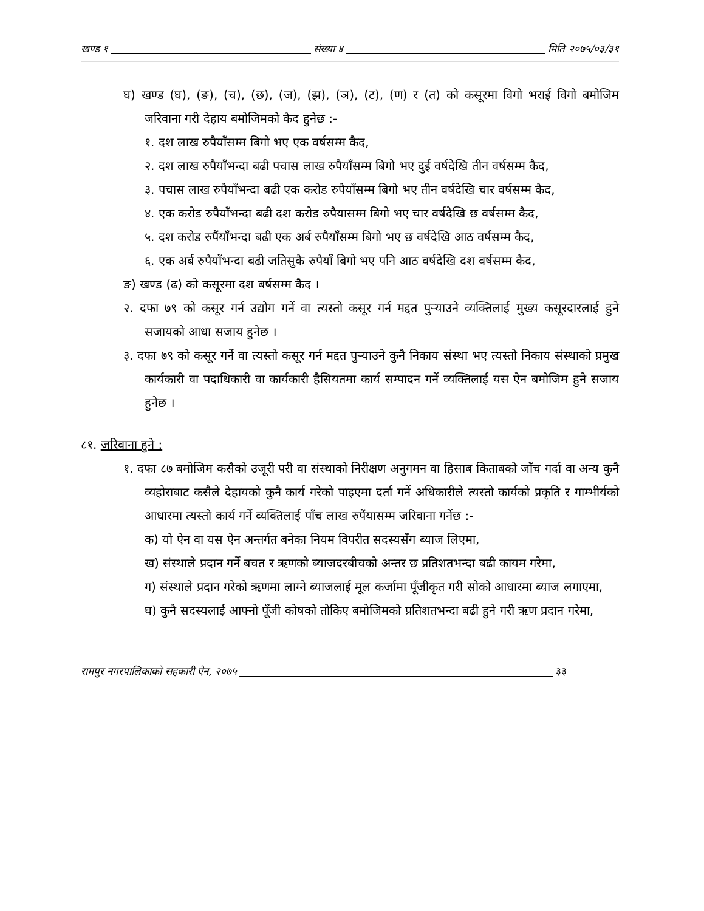खण्ड १ संख्या ४ मिति २०७५/०३/३१
घ) खण्ड (घ), (ङ), (च), (छ), (ज), (झ), (ञ), (ट), (ण) र (त) को कसूरमा विगो भराई विगो बमोजिम जरिवाना गरी देहाय बमोजिमको कैद हुनेछ :-
१. दश लाख रुपैयाँसम्म बिगो भए एक वर्षसम्म कैद,
२. दश लाख रुपैयाँभन्दा बढी पचास लाख रुपैयाँसम्म बिगो भए दुई वर्षदेखि तीन वर्षसम्म कैद,
३. पचास लाख रुपैयाँभन्दा बढी एक करोड रुपैयाँसम्म बिगो भए तीन वर्षदेखि चार वर्षसम्म कैद,
४. एक करोड रुपैयाँभन्दा बढी दश करोड रुपैयासम्म बिगो भए चार वर्षदेखि छ वर्षसम्म कैद,
५. दश करोड रुपैंयाँभन्दा बढी एक अर्ब रुपैयाँसम्म बिगो भए छ वर्षदेखि आठ वर्षसम्म कैद,
६. एक अर्ब रुपैयाँभन्दा बढी जतिसुकै रुपैयाँ बिगो भए पनि आठ वर्षदेखि दश वर्षसम्म कैद,
ङ) खण्ड (ढ) को कसूरमा दश बर्षसम्म कैद ।
२. दफा ७९ को कसूर गर्न उद्योग गर्ने वा त्यस्तो कसूर गर्न मद्दत पुऱ्याउने व्यक्तिलाई मुख्य कसूरदारलाई हुने सजायको आधा सजाय हुनेछ ।
३. दफा ७९ को कसूर गर्ने वा त्यस्तो कसूर गर्न मद्दत पुऱ्याउने कुनै निकाय संस्था भए त्यस्तो निकाय संस्थाको प्रमुख कार्यकारी वा पदाधिकारी वा कार्यकारी हैसियतमा कार्य सम्पादन गर्ने व्यक्तिलाई यस ऐन बमोजिम हुने सजाय हुनेछ ।
८१. जरिवाना हुने :
१. दफा ८७ बमोजिम कसैको उजूरी परी वा संस्थाको निरीक्षण अनुगमन वा हिसाब किताबको जाँच गर्दा वा अन्य कुनै व्यहोराबाट कसैले देहायको कुनै कार्य गरेको पाइएमा दर्ता गर्ने अधिकारीले त्यस्तो कार्यको प्रकृति र गाम्भीर्यको आधारमा त्यस्तो कार्य गर्ने व्यक्तिलाई पाँच लाख रुपैंयासम्म जरिवाना गर्नेछ :-
क) यो ऐन वा यस ऐन अन्तर्गत बनेका नियम विपरीत सदस्यसँग ब्याज लिएमा,
ख) संस्थाले प्रदान गर्ने बचत र ऋणको ब्याजदरबीचको अन्तर छ प्रतिशतभन्दा बढी कायम गरेमा,
ग) संस्थाले प्रदान गरेको ऋणमा लाग्ने ब्याजलाई मूल कर्जामा पूँजीकृत गरी सोको आधारमा ब्याज लगाएमा,
घ) कुनै सदस्यलाई आफ्नो पूँजी कोषको तोकिए बमोजिमको प्रतिशतभन्दा बढी हुने गरी ऋण प्रदान गरेमा,
रामपुर नगरपालिकाको सहकारी ऐन, २०७५ ३३